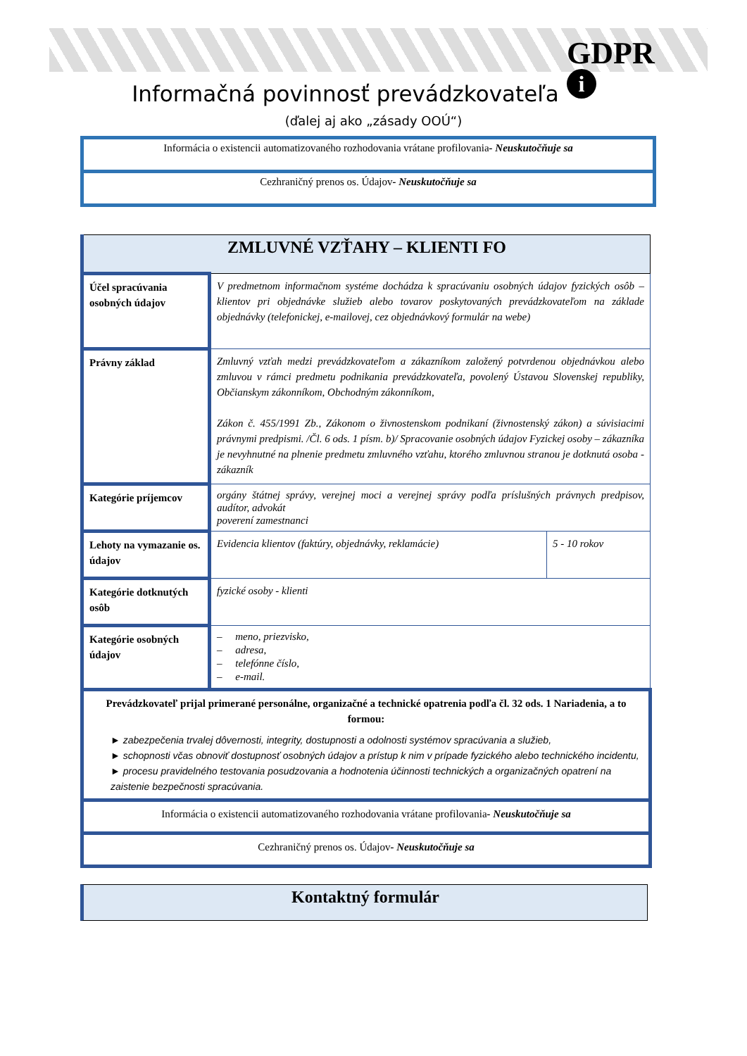GDPR
i
Informačná povinnosť prevádzkovateľa
(ďalej aj ako „zásady OOÚ“)
Informácia o existencii automatizovaného rozhodovania vrátane profilovania- Neuskutočňuje sa
Cezhraničný prenos os. Údajov- Neuskutočňuje sa
| ZMLUVNÉ VZŤAHY – KLIENTI FO | | |
| Účel spracúvania osobných údajov | V predmetnom informačnom systéme dochádza k spracúvaniu osobných údajov fyzických osôb – klientov pri objednávke služieb alebo tovarov poskytovaných prevádzkovateľom na základe objednávky (telefonickej, e-mailovej, cez objednávkový formulár na webe) | |
| Právny základ | Zmluvný vzťah medzi prevádzkovateľom a zákazníkom založený potvrdenou objednávkou alebo zmluvou v rámci predmetu podnikania prevádzkovateľa, povolený Ústavou Slovenskej republiky, Občianskym zákonníkom, Obchodným zákonníkom, Zákon č. 455/1991 Zb., Zákonom o živnostenskom podnikaní (živnostenský zákon) a súvisiacimi právnymi predpismi. /Čl. 6 ods. 1 písm. b)/ Spracovanie osobných údajov Fyzickej osoby – zákazníka je nevyhnutné na plnenie predmetu zmluvného vzťahu, ktorého zmluvnou stranou je dotknutá osoba - zákazník | |
| Kategórie príjemcov | orgány štátnej správy, verejnej moci a verejnej správy podľa príslušných právnych predpisov, audítor, advokát poverení zamestnanci | |
| Lehoty na vymazanie os. údajov | Evidencia klientov (faktúry, objednávky, reklamácie) | 5 - 10 rokov |
| Kategórie dotknutých osôb | fyzické osoby - klienti | |
| Kategórie osobných údajov | – meno, priezvisko, – adresa, – telefónne číslo, – e-mail. | |
| Prevádzkovateľ prijal primerané personálne, organizačné a technické opatrenia podľa čl. 32 ods. 1 Nariadenia, a to formou: ► zabezpečenia trvalej dôvernosti, integrity, dostupnosti a odolnosti systémov spracúvania a služieb, ► schopnosti včas obnoviť dostupnosť osobných údajov a prístup k nim v prípade fyzického alebo technického incidentu, ► procesu pravidelného testovania posudzovania a hodnotenia účinnosti technických a organizačných opatrení na zaistenie bezpečnosti spracúvania. | | |
| Informácia o existencii automatizovaného rozhodovania vrátane profilovania - Neuskutočňuje sa | | |
| Cezhraničný prenos os. Údajov - Neuskutočňuje sa | | |
Kontaktný formulár